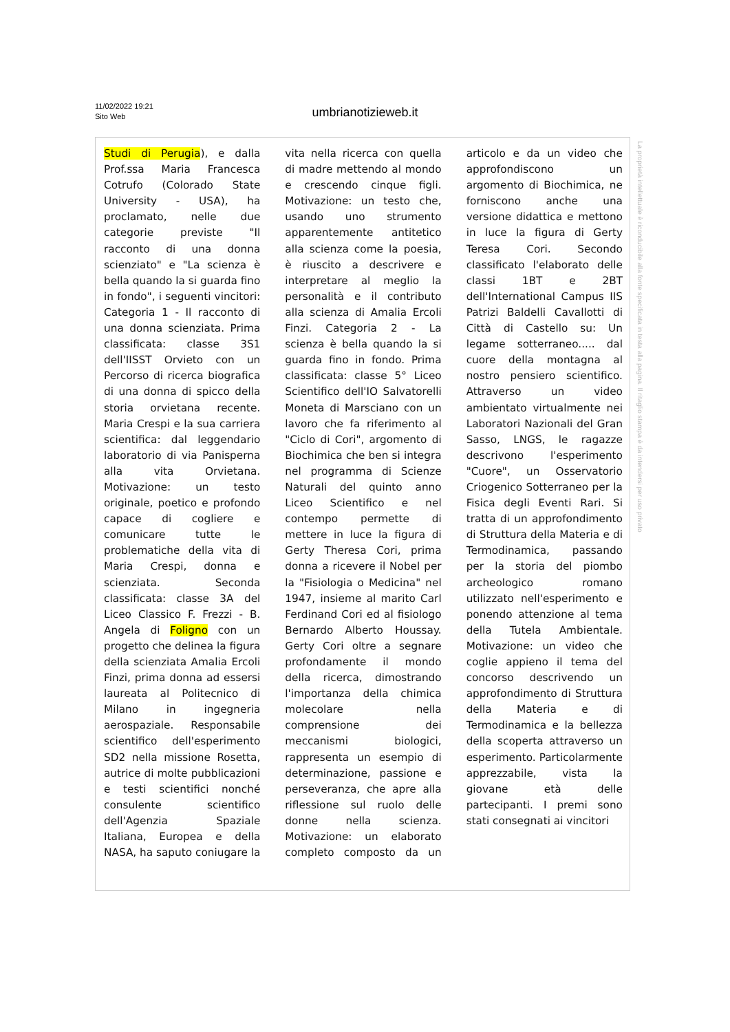11/02/2022 19:21
Sito Web
umbrianotizieweb.it
Studi di Perugia), e dalla Prof.ssa Maria Francesca Cotrufo (Colorado State University - USA), ha proclamato, nelle due categorie previste "Il racconto di una donna scienziato" e "La scienza è bella quando la si guarda fino in fondo", i seguenti vincitori: Categoria 1 - Il racconto di una donna scienziata. Prima classificata: classe 3S1 dell'IISST Orvieto con un Percorso di ricerca biografica di una donna di spicco della storia orvietana recente. Maria Crespi e la sua carriera scientifica: dal leggendario laboratorio di via Panisperna alla vita Orvietana. Motivazione: un testo originale, poetico e profondo capace di cogliere e comunicare tutte le problematiche della vita di Maria Crespi, donna e scienziata. Seconda classificata: classe 3A del Liceo Classico F. Frezzi - B. Angela di Foligno con un progetto che delinea la figura della scienziata Amalia Ercoli Finzi, prima donna ad essersi laureata al Politecnico di Milano in ingegneria aerospaziale. Responsabile scientifico dell'esperimento SD2 nella missione Rosetta, autrice di molte pubblicazioni e testi scientifici nonché consulente scientifico dell'Agenzia Spaziale Italiana, Europea e della NASA, ha saputo coniugare la vita nella ricerca con quella di madre mettendo al mondo e crescendo cinque figli. Motivazione: un testo che, usando uno strumento apparentemente antitetico alla scienza come la poesia, è riuscito a descrivere e interpretare al meglio la personalità e il contributo alla scienza di Amalia Ercoli Finzi. Categoria 2 - La scienza è bella quando la si guarda fino in fondo. Prima classificata: classe 5° Liceo Scientifico dell'IO Salvatorelli Moneta di Marsciano con un lavoro che fa riferimento al "Ciclo di Cori", argomento di Biochimica che ben si integra nel programma di Scienze Naturali del quinto anno Liceo Scientifico e nel contempo permette di mettere in luce la figura di Gerty Theresa Cori, prima donna a ricevere il Nobel per la "Fisiologia o Medicina" nel 1947, insieme al marito Carl Ferdinand Cori ed al fisiologo Bernardo Alberto Houssay. Gerty Cori oltre a segnare profondamente il mondo della ricerca, dimostrando l'importanza della chimica molecolare nella comprensione dei meccanismi biologici, rappresenta un esempio di determinazione, passione e perseveranza, che apre alla riflessione sul ruolo delle donne nella scienza. Motivazione: un elaborato completo composto da un articolo e da un video che approfondiscono un argomento di Biochimica, ne forniscono anche una versione didattica e mettono in luce la figura di Gerty Teresa Cori. Secondo classificato l'elaborato delle classi 1BT e 2BT dell'International Campus IIS Patrizi Baldelli Cavallotti di Città di Castello su: Un legame sotterraneo..... dal cuore della montagna al nostro pensiero scientifico. Attraverso un video ambientato virtualmente nei Laboratori Nazionali del Gran Sasso, LNGS, le ragazze descrivono l'esperimento "Cuore", un Osservatorio Criogenico Sotterraneo per la Fisica degli Eventi Rari. Si tratta di un approfondimento di Struttura della Materia e di Termodinamica, passando per la storia del piombo archeologico romano utilizzato nell'esperimento e ponendo attenzione al tema della Tutela Ambientale. Motivazione: un video che coglie appieno il tema del concorso descrivendo un approfondimento di Struttura della Materia e di Termodinamica e la bellezza della scoperta attraverso un esperimento. Particolarmente apprezzabile, vista la giovane età delle partecipanti. I premi sono stati consegnati ai vincitori
La proprietà intellettuale è riconducibile alla fonte specificata in testa alla pagina. Il ritaglio stampa è da intendersi per uso privato